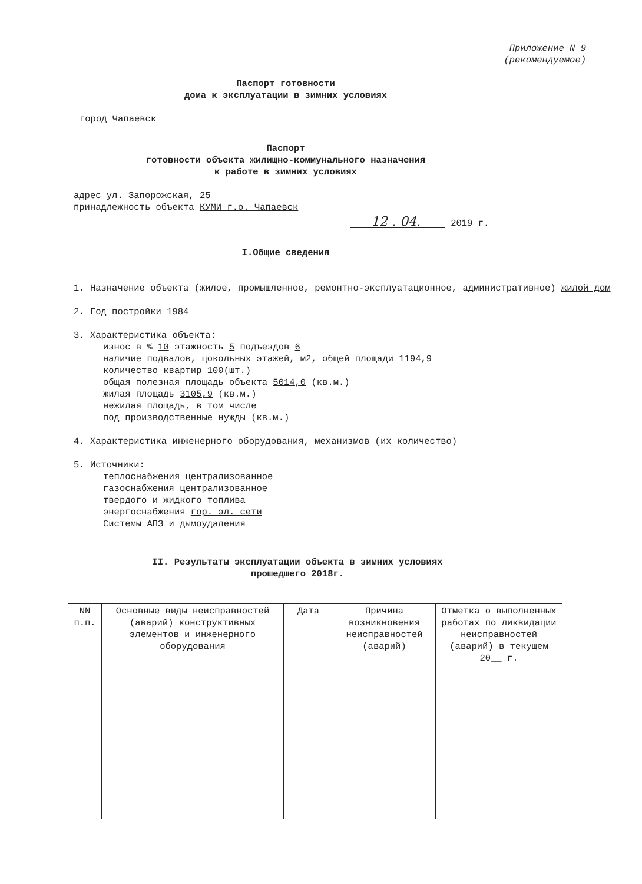Приложение N 9
(рекомендуемое)
Паспорт готовности
дома к эксплуатации в зимних условиях
город Чапаевск
Паспорт
готовности объекта жилищно-коммунального назначения
к работе в зимних условиях
адрес ул. Запорожская, 25
принадлежность объекта КУМИ г.о. Чапаевск
12 . 04. 2019 г.
I.Общие сведения
1. Назначение объекта (жилое, промышленное, ремонтно-эксплуатационное, административное) жилой дом
2. Год постройки 1984
3. Характеристика объекта:
износ в % 10 этажность 5 подъездов 6
наличие подвалов, цокольных этажей, м2, общей площади 1194,9
количество квартир 100(шт.)
общая полезная площадь объекта 5014,0 (кв.м.)
жилая площадь 3105,9 (кв.м.)
нежилая площадь, в том числе
под производственные нужды (кв.м.)
4. Характеристика инженерного оборудования, механизмов (их количество)
5. Источники:
теплоснабжения централизованное
газоснабжения централизованное
твердого и жидкого топлива
энергоснабжения гор. эл. сети
Системы АПЗ и дымоудаления
II. Результаты эксплуатации объекта в зимних условиях
прошедшего 2018г.
| NN п.п. | Основные виды неисправностей (аварий) конструктивных элементов и инженерного оборудования | Дата | Причина возникновения неисправностей (аварий) | Отметка о выполненных работах по ликвидации неисправностей (аварий) в текущем 20__ г. |